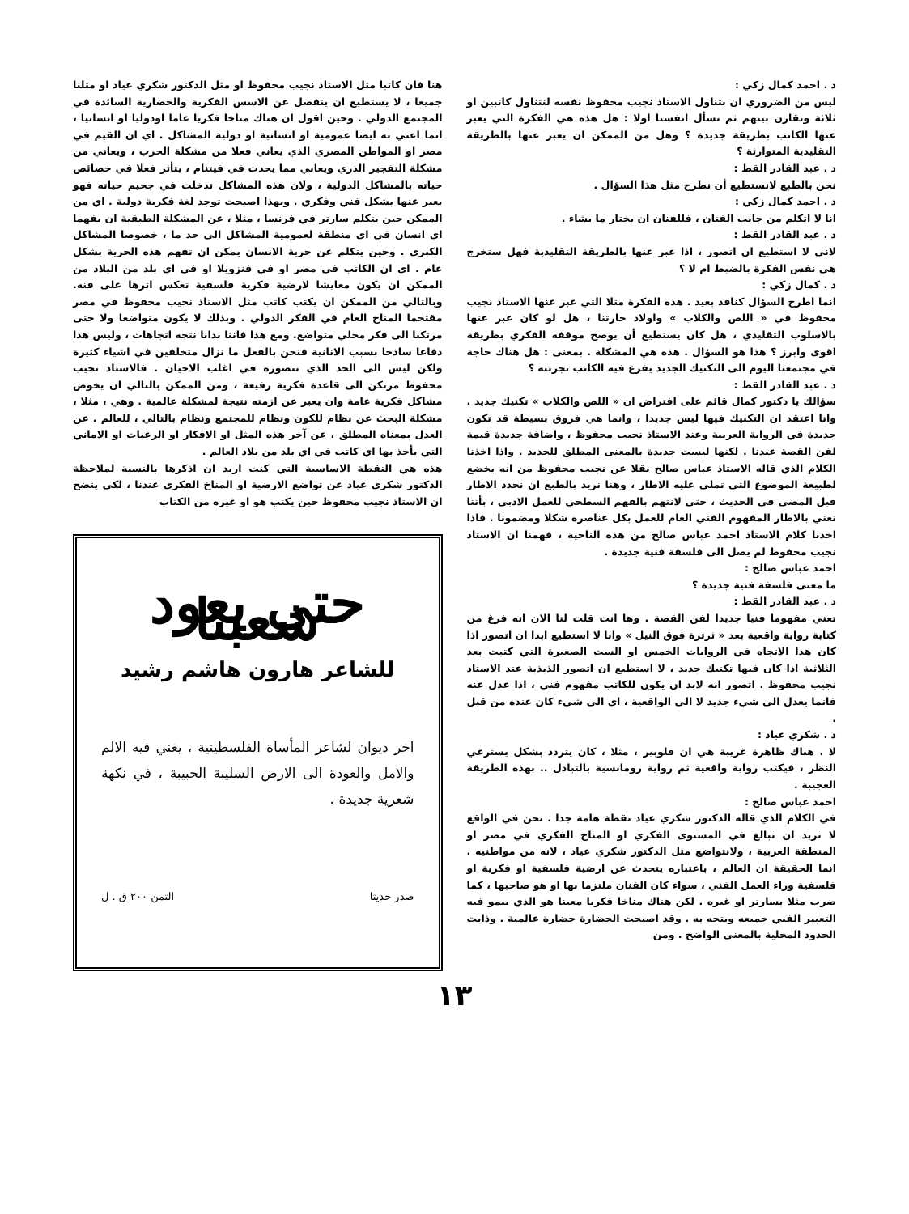د . احمد كمال زكي :
ليس من الضروري ان نتناول الاستاذ نجيب محفوظ نفسه لنتناول كاتبين او ثلاثة ونقارن بينهم ثم نسأل انفسنا اولا : هل هذه هي الفكرة التي يعبر عنها الكاتب بطريقة جديدة ؟ وهل من الممكن ان يعبر عنها بالطريقة التقليدية المتوارثة ؟
د . عبد القادر القط :
نحن بالطبع لانستطيع أن نطرح مثل هذا السؤال .
د . احمد كمال زكي :
انا لا اتكلم من جانب الفنان ، فللفنان ان يختار ما يشاء .
د . عبد القادر القط :
لاني لا استطيع ان اتصور ، اذا عبر عنها بالطريقة التقليدية فهل ستخرج هي نفس الفكرة بالضبط ام لا ؟
د . كمال زكي :
انما اطرح السؤال كناقد بعيد . هذه الفكرة مثلا التي عبر عنها الاستاذ نجيب محفوظ في « اللص والكلاب » واولاد حارتنا ، هل لو كان عبر عنها بالاسلوب التقليدي ، هل كان يستطيع أن يوضح موقفه الفكري بطريقة اقوى وابرز ؟ هذا هو السؤال . هذه هي المشكلة . بمعنى : هل هناك حاجة في مجتمعنا اليوم الى التكنيك الجديد يفرغ فيه الكاتب تجربته ؟
د . عبد القادر القط :
سؤالك يا دكتور كمال قائم على افتراض ان « اللص والكلاب » تكنيك جديد . وانا اعتقد ان التكنيك فيها ليس جديدا ، وانما هي فروق بسيطة قد تكون جديدة في الرواية العربية وعند الاستاذ نجيب محفوظ ، واضافة جديدة قيمة لفن القصة عندنا . لكنها ليست جديدة بالمعنى المطلق للجديد . واذا اخذنا الكلام الذي قاله الاستاذ عباس صالح نقلا عن نجيب محفوظ من انه يخضع لطبيعة الموضوع التي تملي عليه الاطار ، وهنا نريد بالطبع ان نحدد الاطار قبل المضي في الحديث ، حتى لانتهم بالفهم السطحي للعمل الادبي ، بأننا نعني بالاطار المفهوم الفني العام للعمل بكل عناصره شكلا ومضمونا . فاذا اخذنا كلام الاستاذ احمد عباس صالح من هذه الناحية ، فهمنا ان الاستاذ نجيب محفوظ لم يصل الى فلسفة فنية جديدة .
احمد عباس صالح :
ما معنى فلسفة فنية جديدة ؟
د . عبد القادر القط :
تعني مفهوما فنيا جديدا لفن القصة . وها انت قلت لنا الان انه فرغ من كتابة رواية واقعية بعد « ثرثرة فوق النيل » وانا لا استطيع ابدا ان اتصور اذا كان هذا الاتجاه في الروايات الخمس او الست الصغيرة التي كتبت بعد الثلاثية اذا كان فيها تكنيك جديد ، لا استطيع ان اتصور الذبذبة عند الاستاذ نجيب محفوظ . اتصور انه لابد ان يكون للكاتب مفهوم فني ، اذا عدل عنه فانما يعدل الى شيء جديد لا الى الواقعية ، اي الى شيء كان عنده من قبل .
د . شكري عياد :
لا . هناك ظاهرة غريبة هي ان فلوبير ، مثلا ، كان يتردد بشكل يسترعي النظر ، فيكتب رواية واقعية ثم رواية رومانسية بالتبادل .. بهذه الطريقة العجيبة .
احمد عباس صالح :
في الكلام الذي قاله الدكتور شكري عياد نقطة هامة جدا . نحن في الواقع لا نريد ان نبالغ في المستوى الفكري او المناخ الفكري في مصر او المنطقة العربية ، ولانتواضع مثل الدكتور شكري عياد ، لانه من مواطنيه . انما الحقيقة ان العالم ، باعتباره يتحدث عن ارضية فلسفية او فكرية او فلسفية وراء العمل الفني ، سواء كان الفنان ملتزما بها او هو صاحبها ، كما ضرب مثلا بسارتر او غيره . لكن هناك مناخا فكريا معينا هو الذي ينمو فيه التعبير الفني جميعه ويتجه به . وقد اصبحت الحضارة حضارة عالمية . وذابت الحدود المحلية بالمعنى الواضح . ومن
هنا فان كاتبا مثل الاستاذ نجيب محفوظ او مثل الدكتور شكري عياد او مثلنا جميعا ، لا يستطيع ان ينفصل عن الاسس الفكرية والحضارية السائدة في المجتمع الدولي . وحين اقول ان هناك مناخا فكريا عاما اودوليا او انسانيا ، انما اعني به ايضا عمومية او انسانية او دولية المشاكل . اي ان القيم في مصر او المواطن المصري الذي يعاني فعلا من مشكلة الحرب ، ويعاني من مشكلة التفجير الذري ويعاني مما يحدث في فيتنام ، يتأثر فعلا في خصائص حياته بالمشاكل الدولية ، ولان هذه المشاكل تدخلت في جحيم حياته فهو يعبر عنها بشكل فني وفكري . وبهذا اصبحت توجد لغة فكرية دولية . اي من الممكن حين يتكلم سارتر في فرنسا ، مثلا ، عن المشكلة الطبقية ان يفهما اي انسان في اي منطقة لعمومية المشاكل الى حد ما ، خصوصا المشاكل الكبرى . وحين يتكلم عن حرية الانسان يمكن ان تفهم هذه الحرية بشكل عام . اي ان الكاتب في مصر او في فنزويلا او في اي بلد من البلاد من الممكن ان يكون معايشا لارضية فكرية فلسفية تعكس اثرها على فنه. وبالتالي من الممكن ان يكتب كاتب مثل الاستاذ نجيب محفوظ في مصر مقتحما المناخ العام في الفكر الدولي . وبذلك لا يكون متواضعا ولا حتى مرتكنا الى فكر محلي متواضع. ومع هذا فاننا بدانا نتجه اتجاهات ، وليس هذا دفاعا ساذجا بسبب الانانية فنحن بالفعل ما نزال متخلفين في اشياء كثيرة ولكن ليس الى الحد الذي نتصوره في اغلب الاحيان . فالاستاذ نجيب محفوظ مرتكن الى قاعدة فكرية رفيعة ، ومن الممكن بالتالي ان يخوض مشاكل فكرية عامة وان يعبر عن ازمته نتيجة لمشكلة عالمية . وهي ، مثلا ، مشكلة البحث عن نظام للكون ونظام للمجتمع ونظام بالتالي ، للعالم . عن العدل بمعناه المطلق ، عن آخر هذه المثل او الافكار او الرغبات او الاماني التي يأخذ بها اي كاتب في اي بلد من بلاد العالم .
هذه هي النقطة الاساسية التي كنت اريد ان اذكرها بالنسبة لملاحظة الدكتور شكري عياد عن تواضع الارضية او المناخ الفكري عندنا ، لكي يتضح ان الاستاذ نجيب محفوظ حين يكتب هو او غيره من الكتاب
حتى يعود شعبنا
للشاعر هارون هاشم رشيد
اخر ديوان لشاعر المأساة الفلسطينية ، يغني فيه الالم والامل والعودة الى الارض السليبة الحبيبة ، في نكهة شعرية جديدة .
صدر حديثا الثمن ٢٠٠ ق . ل
١٣